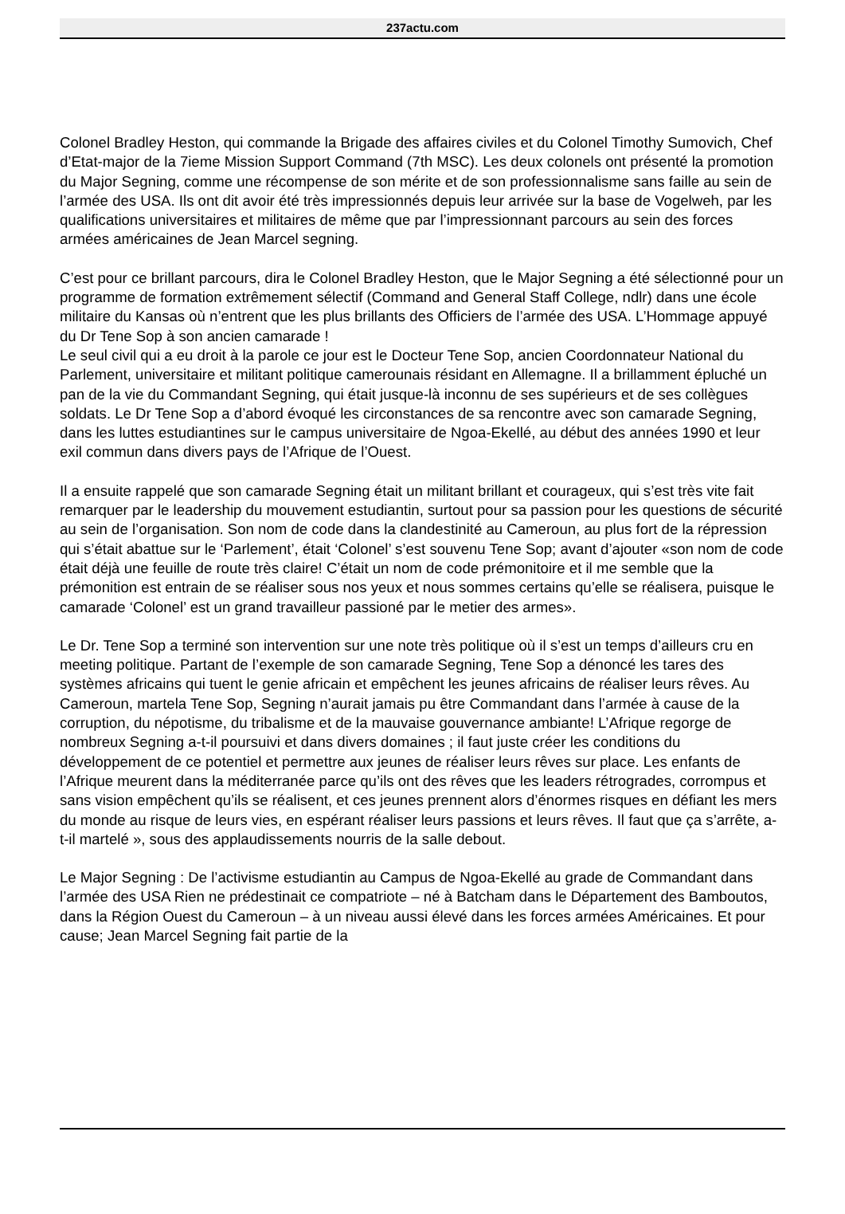237actu.com
Colonel Bradley Heston, qui commande la Brigade des affaires civiles et du Colonel Timothy Sumovich, Chef d’Etat-major de la 7ieme Mission Support Command (7th MSC). Les deux colonels ont présenté la promotion du Major Segning, comme une récompense de son mérite et de son professionnalisme sans faille au sein de l’armée des USA. Ils ont dit avoir été très impressionnés depuis leur arrivée sur la base de Vogelweh, par les qualifications universitaires et militaires de même que par l’impressionnant parcours au sein des forces armées américaines de Jean Marcel segning.
C’est pour ce brillant parcours, dira le Colonel Bradley Heston, que le Major Segning a été sélectionné pour un programme de formation extrêmement sélectif (Command and General Staff College, ndlr) dans une école militaire du Kansas où n’entrent que les plus brillants des Officiers de l’armée des USA. L’Hommage appuyé du Dr Tene Sop à son ancien camarade !
Le seul civil qui a eu droit à la parole ce jour est le Docteur Tene Sop, ancien Coordonnateur National du Parlement, universitaire et militant politique camerounais résidant en Allemagne. Il a brillamment épluché un pan de la vie du Commandant Segning, qui était jusque-là inconnu de ses supérieurs et de ses collègues soldats. Le Dr Tene Sop a d’abord évoqué les circonstances de sa rencontre avec son camarade Segning, dans les luttes estudiantines sur le campus universitaire de Ngoa-Ekellé, au début des années 1990 et leur exil commun dans divers pays de l’Afrique de l’Ouest.
Il a ensuite rappelé que son camarade Segning était un militant brillant et courageux, qui s’est très vite fait remarquer par le leadership du mouvement estudiantin, surtout pour sa passion pour les questions de sécurité au sein de l’organisation. Son nom de code dans la clandestinité au Cameroun, au plus fort de la répression qui s’était abattue sur le ‘Parlement’, était ‘Colonel’ s’est souvenu Tene Sop; avant d’ajouter «son nom de code était déjà une feuille de route très claire! C’était un nom de code prémonitoire et il me semble que la prémonition est entrain de se réaliser sous nos yeux et nous sommes certains qu’elle se réalisera, puisque le camarade ‘Colonel’ est un grand travailleur passioné par le metier des armes».
Le Dr. Tene Sop a terminé son intervention sur une note très politique où il s’est un temps d’ailleurs cru en meeting politique. Partant de l’exemple de son camarade Segning, Tene Sop a dénoncé les tares des systèmes africains qui tuent le genie africain et empêchent les jeunes africains de réaliser leurs rêves. Au Cameroun, martela Tene Sop, Segning n’aurait jamais pu être Commandant dans l’armée à cause de la corruption, du népotisme, du tribalisme et de la mauvaise gouvernance ambiante! L’Afrique regorge de nombreux Segning a-t-il poursuivi et dans divers domaines ; il faut juste créer les conditions du développement de ce potentiel et permettre aux jeunes de réaliser leurs rêves sur place. Les enfants de l’Afrique meurent dans la méditerranée parce qu’ils ont des rêves que les leaders rétrogrades, corrompus et sans vision empêchent qu’ils se réalisent, et ces jeunes prennent alors d’énormes risques en défiant les mers du monde au risque de leurs vies, en espérant réaliser leurs passions et leurs rêves. Il faut que ça s’arrête, a-t-il martelé », sous des applaudissements nourris de la salle debout.
Le Major Segning : De l’activisme estudiantin au Campus de Ngoa-Ekellé au grade de Commandant dans l’armée des USA Rien ne prédestinait ce compatriote – né à Batcham dans le Département des Bamboutos, dans la Région Ouest du Cameroun – à un niveau aussi élevé dans les forces armées Américaines. Et pour cause; Jean Marcel Segning fait partie de la